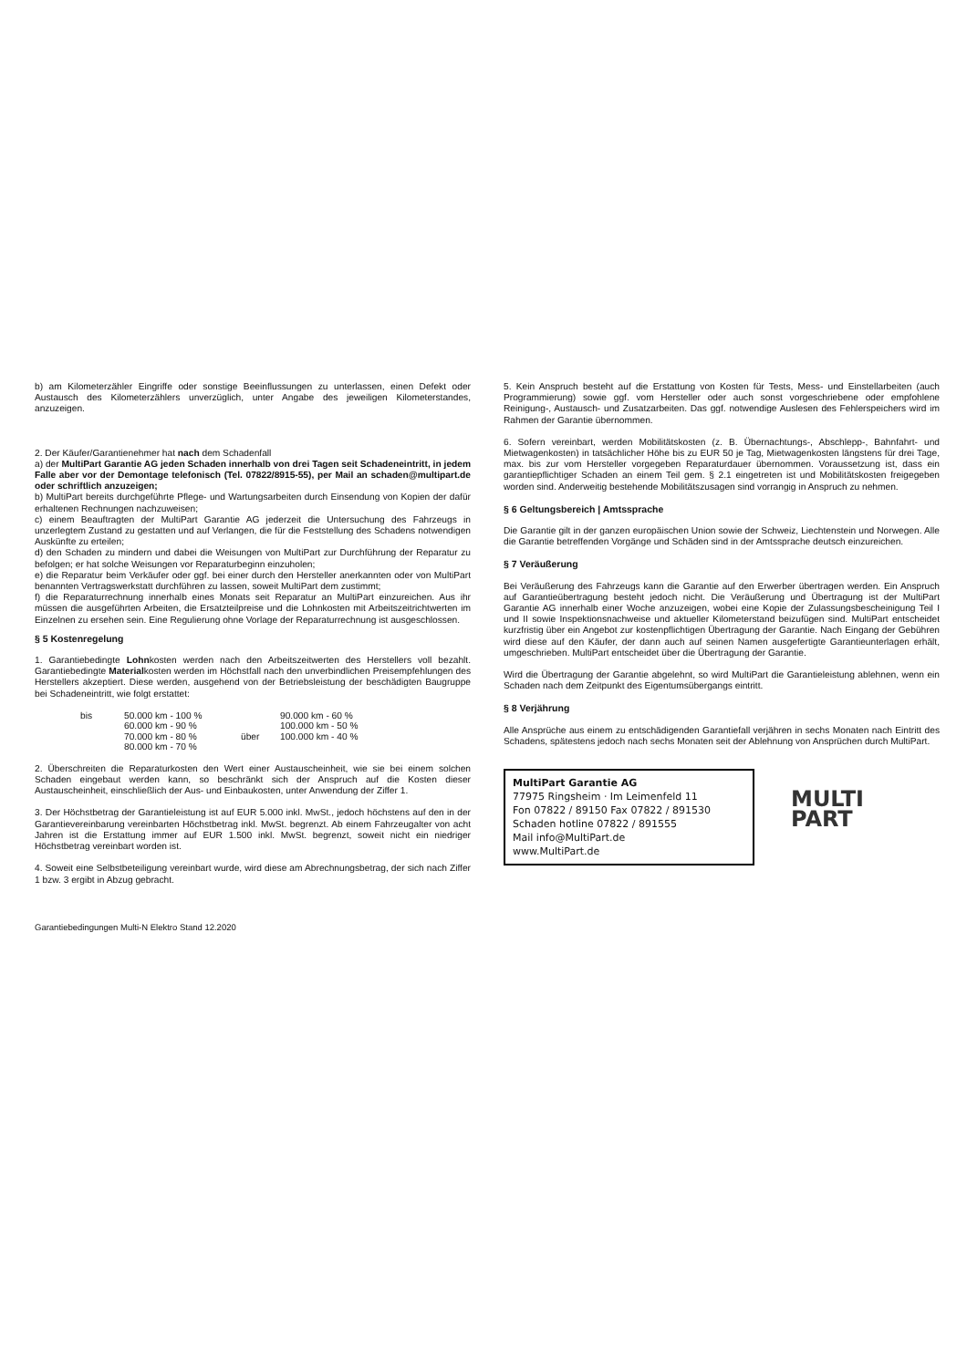b) am Kilometerzähler Eingriffe oder sonstige Beeinflussungen zu unterlassen, einen Defekt oder Austausch des Kilometerzählers unverzüglich, unter Angabe des jeweiligen Kilometerstandes, anzuzeigen.
2. Der Käufer/Garantienehmer hat nach dem Schadenfall
a) der MultiPart Garantie AG jeden Schaden innerhalb von drei Tagen seit Schadeneintritt, in jedem Falle aber vor der Demontage telefonisch (Tel. 07822/8915-55), per Mail an schaden@multipart.de oder schriftlich anzuzeigen;
b) MultiPart bereits durchgeführte Pflege- und Wartungsarbeiten durch Einsendung von Kopien der dafür erhaltenen Rechnungen nachzuweisen;
c) einem Beauftragten der MultiPart Garantie AG jederzeit die Untersuchung des Fahrzeugs in unzerlegtem Zustand zu gestatten und auf Verlangen, die für die Feststellung des Schadens notwendigen Auskünfte zu erteilen;
d) den Schaden zu mindern und dabei die Weisungen von MultiPart zur Durchführung der Reparatur zu befolgen; er hat solche Weisungen vor Reparaturbeginn einzuholen;
e) die Reparatur beim Verkäufer oder ggf. bei einer durch den Hersteller anerkannten oder von MultiPart benannten Vertragswerkstatt durchführen zu lassen, soweit MultiPart dem zustimmt;
f) die Reparaturrechnung innerhalb eines Monats seit Reparatur an MultiPart einzureichen. Aus ihr müssen die ausgeführten Arbeiten, die Ersatzteilpreise und die Lohnkosten mit Arbeitszeitrichtwerten im Einzelnen zu ersehen sein. Eine Regulierung ohne Vorlage der Reparaturrechnung ist ausgeschlossen.
§ 5 Kostenregelung
1. Garantiebedingte Lohnkosten werden nach den Arbeitszeitwerten des Herstellers voll bezahlt. Garantiebedingte Materialkosten werden im Höchstfall nach den unverbindlichen Preisempfehlungen des Herstellers akzeptiert. Diese werden, ausgehend von der Betriebsleistung der beschädigten Baugruppe bei Schadeneintritt, wie folgt erstattet:
| bis | 50.000 km - 100 % | | 90.000 km - 60 % |
| | 60.000 km - 90 % | | 100.000 km - 50 % |
| | 70.000 km - 80 % | über | 100.000 km - 40 % |
| | 80.000 km - 70 % | | |
2. Überschreiten die Reparaturkosten den Wert einer Austauscheinheit, wie sie bei einem solchen Schaden eingebaut werden kann, so beschränkt sich der Anspruch auf die Kosten dieser Austauscheinheit, einschließlich der Aus- und Einbaukosten, unter Anwendung der Ziffer 1.
3. Der Höchstbetrag der Garantieleistung ist auf EUR 5.000 inkl. MwSt., jedoch höchstens auf den in der Garantievereinbarung vereinbarten Höchstbetrag inkl. MwSt. begrenzt. Ab einem Fahrzeugalter von acht Jahren ist die Erstattung immer auf EUR 1.500 inkl. MwSt. begrenzt, soweit nicht ein niedriger Höchstbetrag vereinbart worden ist.
4. Soweit eine Selbstbeteiligung vereinbart wurde, wird diese am Abrechnungsbetrag, der sich nach Ziffer 1 bzw. 3 ergibt in Abzug gebracht.
Garantiebedingungen Multi-N Elektro Stand 12.2020
5. Kein Anspruch besteht auf die Erstattung von Kosten für Tests, Mess- und Einstellarbeiten (auch Programmierung) sowie ggf. vom Hersteller oder auch sonst vorgeschriebene oder empfohlene Reinigung-, Austausch- und Zusatzarbeiten. Das ggf. notwendige Auslesen des Fehlerspeichers wird im Rahmen der Garantie übernommen.
6. Sofern vereinbart, werden Mobilitätskosten (z. B. Übernachtungs-, Abschlepp-, Bahnfahrt- und Mietwagenkosten) in tatsächlicher Höhe bis zu EUR 50 je Tag, Mietwagenkosten längstens für drei Tage, max. bis zur vom Hersteller vorgegeben Reparaturdauer übernommen. Voraussetzung ist, dass ein garantiepflichtiger Schaden an einem Teil gem. § 2.1 eingetreten ist und Mobilitätskosten freigegeben worden sind. Anderweitig bestehende Mobilitätszusagen sind vorrangig in Anspruch zu nehmen.
§ 6 Geltungsbereich | Amtssprache
Die Garantie gilt in der ganzen europäischen Union sowie der Schweiz, Liechtenstein und Norwegen. Alle die Garantie betreffenden Vorgänge und Schäden sind in der Amtssprache deutsch einzureichen.
§ 7 Veräußerung
Bei Veräußerung des Fahrzeugs kann die Garantie auf den Erwerber übertragen werden. Ein Anspruch auf Garantieübertragung besteht jedoch nicht. Die Veräußerung und Übertragung ist der MultiPart Garantie AG innerhalb einer Woche anzuzeigen, wobei eine Kopie der Zulassungsbescheinigung Teil I und II sowie Inspektionsnachweise und aktueller Kilometerstand beizufügen sind. MultiPart entscheidet kurzfristig über ein Angebot zur kostenpflichtigen Übertragung der Garantie. Nach Eingang der Gebühren wird diese auf den Käufer, der dann auch auf seinen Namen ausgefertigte Garantieunterlagen erhält, umgeschrieben. MultiPart entscheidet über die Übertragung der Garantie.
Wird die Übertragung der Garantie abgelehnt, so wird MultiPart die Garantieleistung ablehnen, wenn ein Schaden nach dem Zeitpunkt des Eigentumsübergangs eintritt.
§ 8 Verjährung
Alle Ansprüche aus einem zu entschädigenden Garantiefall verjähren in sechs Monaten nach Eintritt des Schadens, spätestens jedoch nach sechs Monaten seit der Ablehnung von Ansprüchen durch MultiPart.
MultiPart Garantie AG
77975 Ringsheim · Im Leimenfeld 11
Fon 07822 / 89150 Fax 07822 / 891530
Schaden hotline 07822 / 891555
Mail info@MultiPart.de
www.MultiPart.de
MULTI
PART